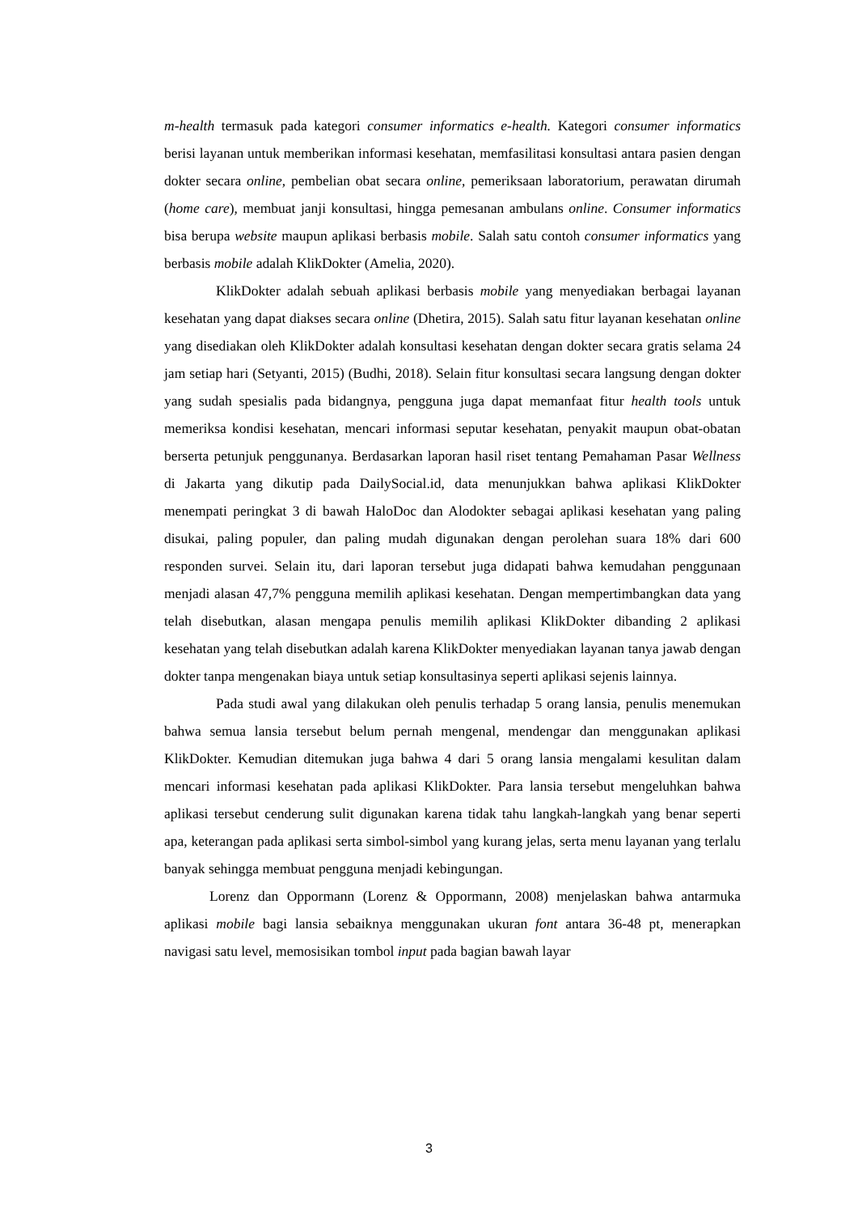m-health termasuk pada kategori consumer informatics e-health. Kategori consumer informatics berisi layanan untuk memberikan informasi kesehatan, memfasilitasi konsultasi antara pasien dengan dokter secara online, pembelian obat secara online, pemeriksaan laboratorium, perawatan dirumah (home care), membuat janji konsultasi, hingga pemesanan ambulans online. Consumer informatics bisa berupa website maupun aplikasi berbasis mobile. Salah satu contoh consumer informatics yang berbasis mobile adalah KlikDokter (Amelia, 2020).
KlikDokter adalah sebuah aplikasi berbasis mobile yang menyediakan berbagai layanan kesehatan yang dapat diakses secara online (Dhetira, 2015). Salah satu fitur layanan kesehatan online yang disediakan oleh KlikDokter adalah konsultasi kesehatan dengan dokter secara gratis selama 24 jam setiap hari (Setyanti, 2015) (Budhi, 2018). Selain fitur konsultasi secara langsung dengan dokter yang sudah spesialis pada bidangnya, pengguna juga dapat memanfaat fitur health tools untuk memeriksa kondisi kesehatan, mencari informasi seputar kesehatan, penyakit maupun obat-obatan berserta petunjuk penggunanya. Berdasarkan laporan hasil riset tentang Pemahaman Pasar Wellness di Jakarta yang dikutip pada DailySocial.id, data menunjukkan bahwa aplikasi KlikDokter menempati peringkat 3 di bawah HaloDoc dan Alodokter sebagai aplikasi kesehatan yang paling disukai, paling populer, dan paling mudah digunakan dengan perolehan suara 18% dari 600 responden survei. Selain itu, dari laporan tersebut juga didapati bahwa kemudahan penggunaan menjadi alasan 47,7% pengguna memilih aplikasi kesehatan. Dengan mempertimbangkan data yang telah disebutkan, alasan mengapa penulis memilih aplikasi KlikDokter dibanding 2 aplikasi kesehatan yang telah disebutkan adalah karena KlikDokter menyediakan layanan tanya jawab dengan dokter tanpa mengenakan biaya untuk setiap konsultasinya seperti aplikasi sejenis lainnya.
Pada studi awal yang dilakukan oleh penulis terhadap 5 orang lansia, penulis menemukan bahwa semua lansia tersebut belum pernah mengenal, mendengar dan menggunakan aplikasi KlikDokter. Kemudian ditemukan juga bahwa 4 dari 5 orang lansia mengalami kesulitan dalam mencari informasi kesehatan pada aplikasi KlikDokter. Para lansia tersebut mengeluhkan bahwa aplikasi tersebut cenderung sulit digunakan karena tidak tahu langkah-langkah yang benar seperti apa, keterangan pada aplikasi serta simbol-simbol yang kurang jelas, serta menu layanan yang terlalu banyak sehingga membuat pengguna menjadi kebingungan.
Lorenz dan Oppormann (Lorenz & Oppormann, 2008) menjelaskan bahwa antarmuka aplikasi mobile bagi lansia sebaiknya menggunakan ukuran font antara 36-48 pt, menerapkan navigasi satu level, memosisikan tombol input pada bagian bawah layar
3